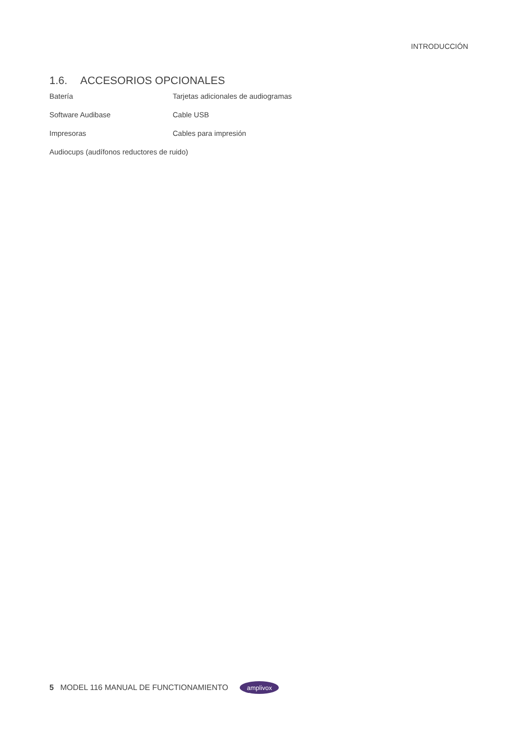INTRODUCCIÓN
1.6. ACCESORIOS OPCIONALES
Batería Tarjetas adicionales de audiogramas
Software Audibase Cable USB
Impresoras Cables para impresión
Audiocups (audífonos reductores de ruido)
5 MODEL 116 MANUAL DE FUNCTIONAMIENTO
amplivox